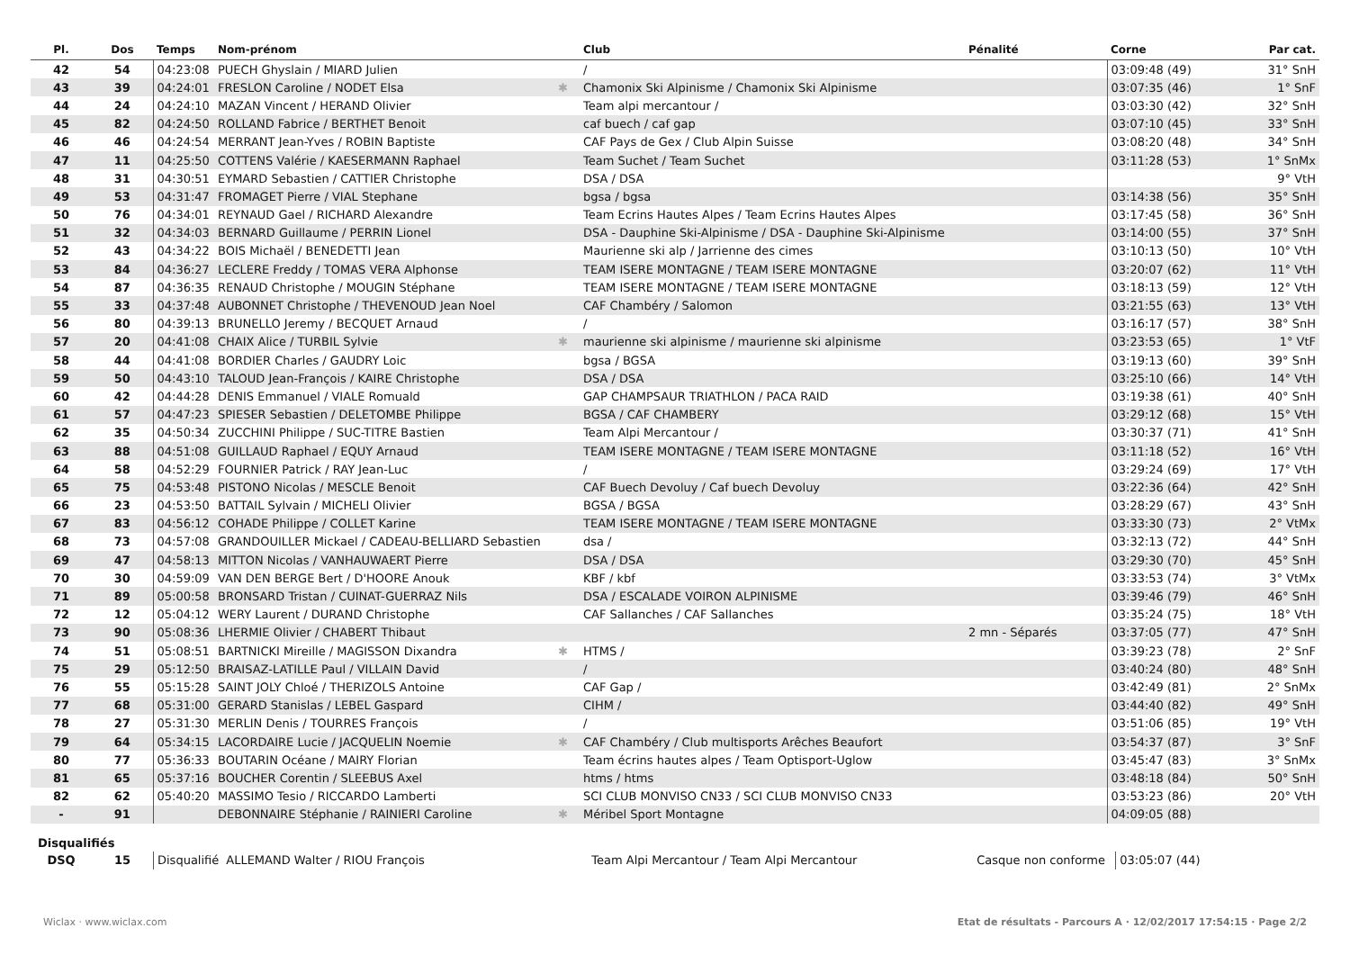| Pl. | Dos | Temps | Nom-prénom | | Club | Pénalité | Corne | Par cat. |
| --- | --- | --- | --- | --- | --- | --- | --- | --- |
| 42 | 54 | 04:23:08 | PUECH Ghyslain / MIARD Julien | | / | | 03:09:48 (49) | 31° SnH |
| 43 | 39 | 04:24:01 | FRESLON Caroline / NODET Elsa | ✱ | Chamonix Ski Alpinisme / Chamonix Ski Alpinisme | | 03:07:35 (46) | 1° SnF |
| 44 | 24 | 04:24:10 | MAZAN Vincent / HERAND Olivier | | Team alpi mercantour / | | 03:03:30 (42) | 32° SnH |
| 45 | 82 | 04:24:50 | ROLLAND Fabrice / BERTHET Benoit | | caf buech / caf gap | | 03:07:10 (45) | 33° SnH |
| 46 | 46 | 04:24:54 | MERRANT Jean-Yves / ROBIN Baptiste | | CAF Pays de Gex / Club Alpin Suisse | | 03:08:20 (48) | 34° SnH |
| 47 | 11 | 04:25:50 | COTTENS Valérie / KAESERMANN Raphael | | Team Suchet / Team Suchet | | 03:11:28 (53) | 1° SnMx |
| 48 | 31 | 04:30:51 | EYMARD Sebastien / CATTIER Christophe | | DSA / DSA | | | 9° VtH |
| 49 | 53 | 04:31:47 | FROMAGET Pierre / VIAL Stephane | | bgsa / bgsa | | 03:14:38 (56) | 35° SnH |
| 50 | 76 | 04:34:01 | REYNAUD Gael / RICHARD Alexandre | | Team Ecrins Hautes Alpes / Team Ecrins Hautes Alpes | | 03:17:45 (58) | 36° SnH |
| 51 | 32 | 04:34:03 | BERNARD Guillaume / PERRIN Lionel | | DSA - Dauphine Ski-Alpinisme / DSA - Dauphine Ski-Alpinisme | | 03:14:00 (55) | 37° SnH |
| 52 | 43 | 04:34:22 | BOIS Michaël / BENEDETTI Jean | | Maurienne ski alp / Jarrienne des cimes | | 03:10:13 (50) | 10° VtH |
| 53 | 84 | 04:36:27 | LECLERE Freddy / TOMAS VERA Alphonse | | TEAM ISERE MONTAGNE / TEAM ISERE MONTAGNE | | 03:20:07 (62) | 11° VtH |
| 54 | 87 | 04:36:35 | RENAUD Christophe / MOUGIN Stéphane | | TEAM ISERE MONTAGNE / TEAM ISERE MONTAGNE | | 03:18:13 (59) | 12° VtH |
| 55 | 33 | 04:37:48 | AUBONNET Christophe / THEVENOUD Jean Noel | | CAF Chambéry / Salomon | | 03:21:55 (63) | 13° VtH |
| 56 | 80 | 04:39:13 | BRUNELLO Jeremy / BECQUET Arnaud | | / | | 03:16:17 (57) | 38° SnH |
| 57 | 20 | 04:41:08 | CHAIX Alice / TURBIL Sylvie | ✱ | maurienne ski alpinisme / maurienne ski alpinisme | | 03:23:53 (65) | 1° VtF |
| 58 | 44 | 04:41:08 | BORDIER Charles / GAUDRY Loic | | bgsa / BGSA | | 03:19:13 (60) | 39° SnH |
| 59 | 50 | 04:43:10 | TALOUD Jean-François / KAIRE Christophe | | DSA / DSA | | 03:25:10 (66) | 14° VtH |
| 60 | 42 | 04:44:28 | DENIS Emmanuel / VIALE Romuald | | GAP CHAMPSAUR TRIATHLON / PACA RAID | | 03:19:38 (61) | 40° SnH |
| 61 | 57 | 04:47:23 | SPIESER Sebastien / DELETOMBE Philippe | | BGSA / CAF CHAMBERY | | 03:29:12 (68) | 15° VtH |
| 62 | 35 | 04:50:34 | ZUCCHINI Philippe / SUC-TITRE Bastien | | Team Alpi Mercantour / | | 03:30:37 (71) | 41° SnH |
| 63 | 88 | 04:51:08 | GUILLAUD Raphael / EQUY Arnaud | | TEAM ISERE MONTAGNE / TEAM ISERE MONTAGNE | | 03:11:18 (52) | 16° VtH |
| 64 | 58 | 04:52:29 | FOURNIER Patrick / RAY Jean-Luc | | / | | 03:29:24 (69) | 17° VtH |
| 65 | 75 | 04:53:48 | PISTONO Nicolas / MESCLE Benoit | | CAF Buech Devoluy / Caf buech Devoluy | | 03:22:36 (64) | 42° SnH |
| 66 | 23 | 04:53:50 | BATTAIL Sylvain / MICHELI Olivier | | BGSA / BGSA | | 03:28:29 (67) | 43° SnH |
| 67 | 83 | 04:56:12 | COHADE Philippe / COLLET Karine | | TEAM ISERE MONTAGNE / TEAM ISERE MONTAGNE | | 03:33:30 (73) | 2° VtMx |
| 68 | 73 | 04:57:08 | GRANDOUILLER Mickael / CADEAU-BELLIARD Sebastien | | dsa / | | 03:32:13 (72) | 44° SnH |
| 69 | 47 | 04:58:13 | MITTON Nicolas / VANHAUWAERT Pierre | | DSA / DSA | | 03:29:30 (70) | 45° SnH |
| 70 | 30 | 04:59:09 | VAN DEN BERGE Bert / D'HOORE Anouk | | KBF / kbf | | 03:33:53 (74) | 3° VtMx |
| 71 | 89 | 05:00:58 | BRONSARD Tristan / CUINAT-GUERRAZ Nils | | DSA / ESCALADE VOIRON ALPINISME | | 03:39:46 (79) | 46° SnH |
| 72 | 12 | 05:04:12 | WERY Laurent / DURAND Christophe | | CAF Sallanches / CAF Sallanches | | 03:35:24 (75) | 18° VtH |
| 73 | 90 | 05:08:36 | LHERMIE Olivier / CHABERT Thibaut | | | 2 mn - Séparés | 03:37:05 (77) | 47° SnH |
| 74 | 51 | 05:08:51 | BARTNICKI Mireille / MAGISSON Dixandra | ✱ | HTMS / | | 03:39:23 (78) | 2° SnF |
| 75 | 29 | 05:12:50 | BRAISAZ-LATILLE Paul / VILLAIN David | | / | | 03:40:24 (80) | 48° SnH |
| 76 | 55 | 05:15:28 | SAINT JOLY Chloé / THERIZOLS Antoine | | CAF Gap / | | 03:42:49 (81) | 2° SnMx |
| 77 | 68 | 05:31:00 | GERARD Stanislas / LEBEL Gaspard | | CIHM / | | 03:44:40 (82) | 49° SnH |
| 78 | 27 | 05:31:30 | MERLIN Denis / TOURRES François | | / | | 03:51:06 (85) | 19° VtH |
| 79 | 64 | 05:34:15 | LACORDAIRE Lucie / JACQUELIN Noemie | ✱ | CAF Chambéry / Club multisports Arêches Beaufort | | 03:54:37 (87) | 3° SnF |
| 80 | 77 | 05:36:33 | BOUTARIN Océane / MAIRY Florian | | Team écrins hautes alpes / Team Optisport-Uglow | | 03:45:47 (83) | 3° SnMx |
| 81 | 65 | 05:37:16 | BOUCHER Corentin / SLEEBUS Axel | | htms / htms | | 03:48:18 (84) | 50° SnH |
| 82 | 62 | 05:40:20 | MASSIMO Tesio / RICCARDO Lamberti | | SCI CLUB MONVISO CN33 / SCI CLUB MONVISO CN33 | | 03:53:23 (86) | 20° VtH |
| - | 91 | | DEBONNAIRE Stéphanie / RAINIERI Caroline | ✱ | Méribel Sport Montagne | | 04:09:05 (88) | |
Disqualifiés
| DSQ | 15 | Disqualifié | ALLEMAND Walter / RIOU François | | Team Alpi Mercantour / Team Alpi Mercantour | Casque non conforme | 03:05:07 (44) | |
Wiclax · www.wiclax.com Etat de résultats - Parcours A · 12/02/2017 17:54:15 · Page 2/2